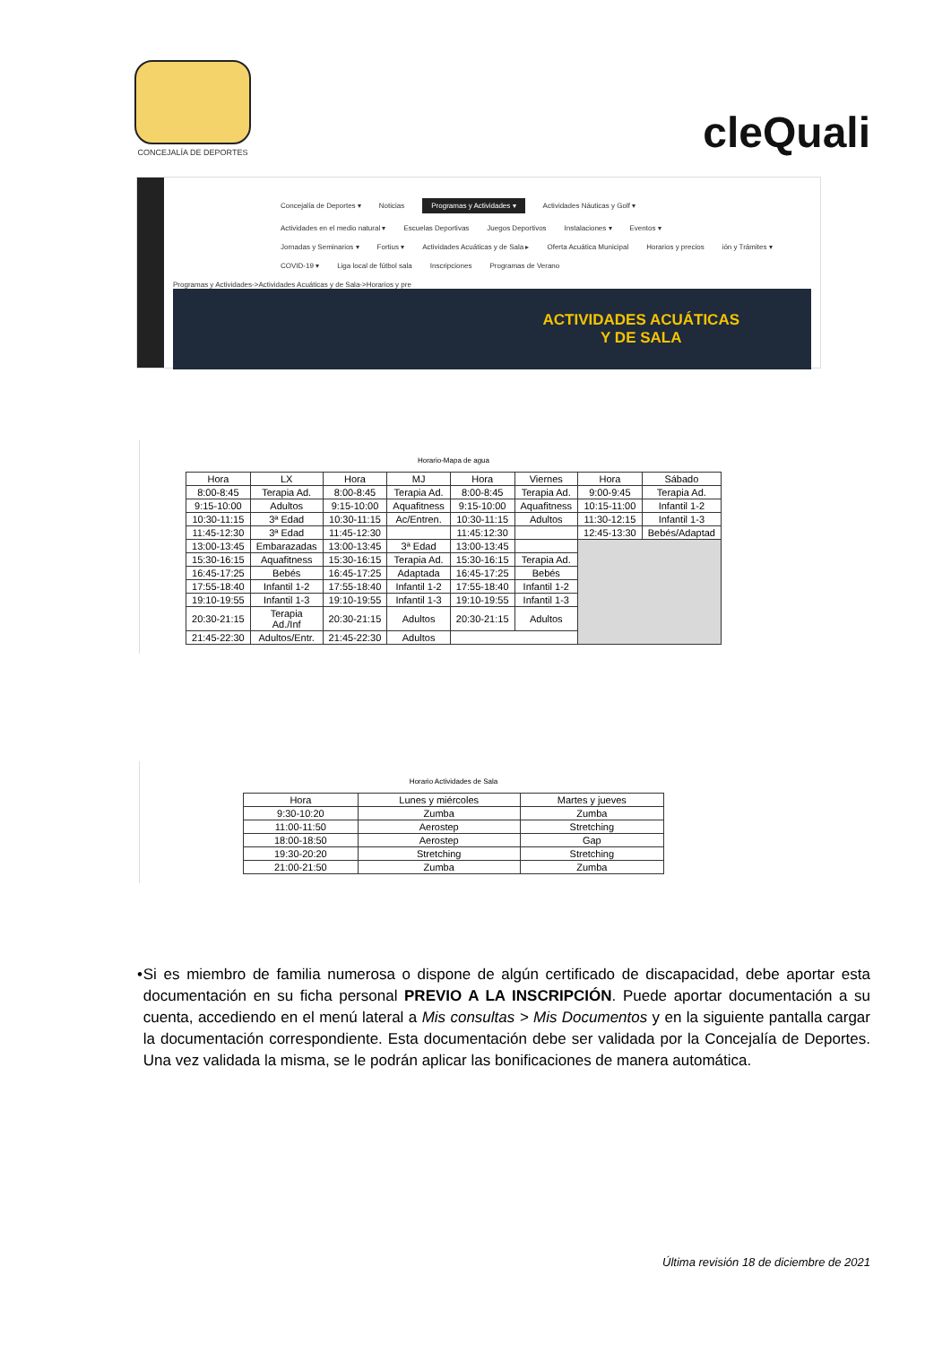CONCEJALÍA DE DEPORTES
cleQuali
Concejalía de Deportes ▾ Noticias Programas y Actividades ▾ Actividades Náuticas y Golf ▾
Actividades en el medio natural ▾ Escuelas Deportivas Juegos Deportivos Instalaciones ▾ Eventos ▾
Jornadas y Seminarios ▾ Fortius ▾ Actividades Acuáticas y de Sala ▸ Oferta Acuática Municipal Horarios y precios ión y Trámites ▾
COVID-19 ▾ Liga local de fútbol sala Inscripciones Programas de Verano
Programas y Actividades->Actividades Acuáticas y de Sala->Horarios y pre
ACTIVIDADES ACUÁTICAS
Y DE SALA
Horario-Mapa de agua
| Hora | LX | Hora | MJ | Hora | Viernes | Hora | Sábado |
| --- | --- | --- | --- | --- | --- | --- | --- |
| 8:00-8:45 | Terapia Ad. | 8:00-8:45 | Terapia Ad. | 8:00-8:45 | Terapia Ad. | 9:00-9:45 | Terapia Ad. |
| 9:15-10:00 | Adultos | 9:15-10:00 | Aquafitness | 9:15-10:00 | Aquafitness | 10:15-11:00 | Infantil 1-2 |
| 10:30-11:15 | 3ª Edad | 10:30-11:15 | Ac/Entren. | 10:30-11:15 | Adultos | 11:30-12:15 | Infantil 1-3 |
| 11:45-12:30 | 3ª Edad | 11:45-12:30 | | 11:45:12:30 | | 12:45-13:30 | Bebés/Adaptad |
| 13:00-13:45 | Embarazadas | 13:00-13:45 | 3ª Edad | 13:00-13:45 | | | |
| 15:30-16:15 | Aquafitness | 15:30-16:15 | Terapia Ad. | 15:30-16:15 | Terapia Ad. | | |
| 16:45-17:25 | Bebés | 16:45-17:25 | Adaptada | 16:45-17:25 | Bebés | | |
| 17:55-18:40 | Infantil 1-2 | 17:55-18:40 | Infantil 1-2 | 17:55-18:40 | Infantil 1-2 | | |
| 19:10-19:55 | Infantil 1-3 | 19:10-19:55 | Infantil 1-3 | 19:10-19:55 | Infantil 1-3 | | |
| 20:30-21:15 | Terapia Ad./Inf | 20:30-21:15 | Adultos | 20:30-21:15 | Adultos | | |
| 21:45-22:30 | Adultos/Entr. | 21:45-22:30 | Adultos | | | | |
Horario Actividades de Sala
| Hora | Lunes y miércoles | Martes y jueves |
| --- | --- | --- |
| 9:30-10:20 | Zumba | Zumba |
| 11:00-11:50 | Aerostep | Stretching |
| 18:00-18:50 | Aerostep | Gap |
| 19:30-20:20 | Stretching | Stretching |
| 21:00-21:50 | Zumba | Zumba |
• Si es miembro de familia numerosa o dispone de algún certificado de discapacidad, debe aportar esta documentación en su ficha personal PREVIO A LA INSCRIPCIÓN. Puede aportar documentación a su cuenta, accediendo en el menú lateral a Mis consultas > Mis Documentos y en la siguiente pantalla cargar la documentación correspondiente. Esta documentación debe ser validada por la Concejalía de Deportes. Una vez validada la misma, se le podrán aplicar las bonificaciones de manera automática.
Última revisión 18 de diciembre de 2021